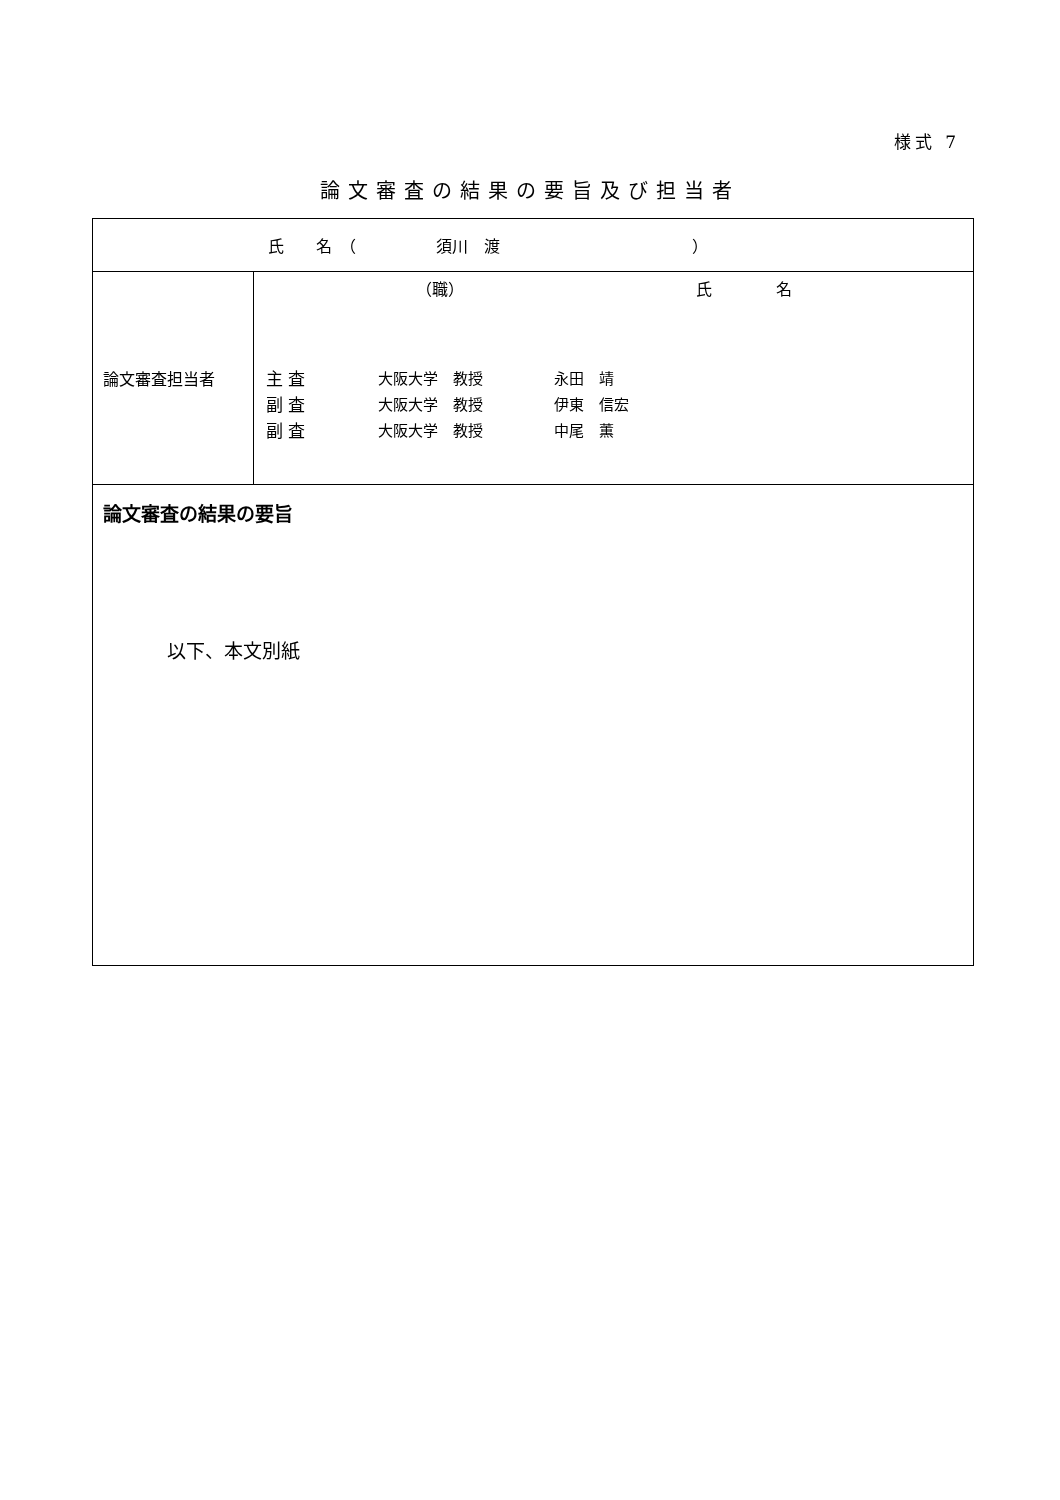様式 7
論文審査の結果の要旨及び担当者
| 氏 名 （ 須川 渡 ） | |
| 論文審査担当者 | （職） 氏 名 主 査 大阪大学 教授 永田 靖 副 査 大阪大学 教授 伊東 信宏 副 査 大阪大学 教授 中尾 薫 |
| 論文審査の結果の要旨 以下、本文別紙 | |